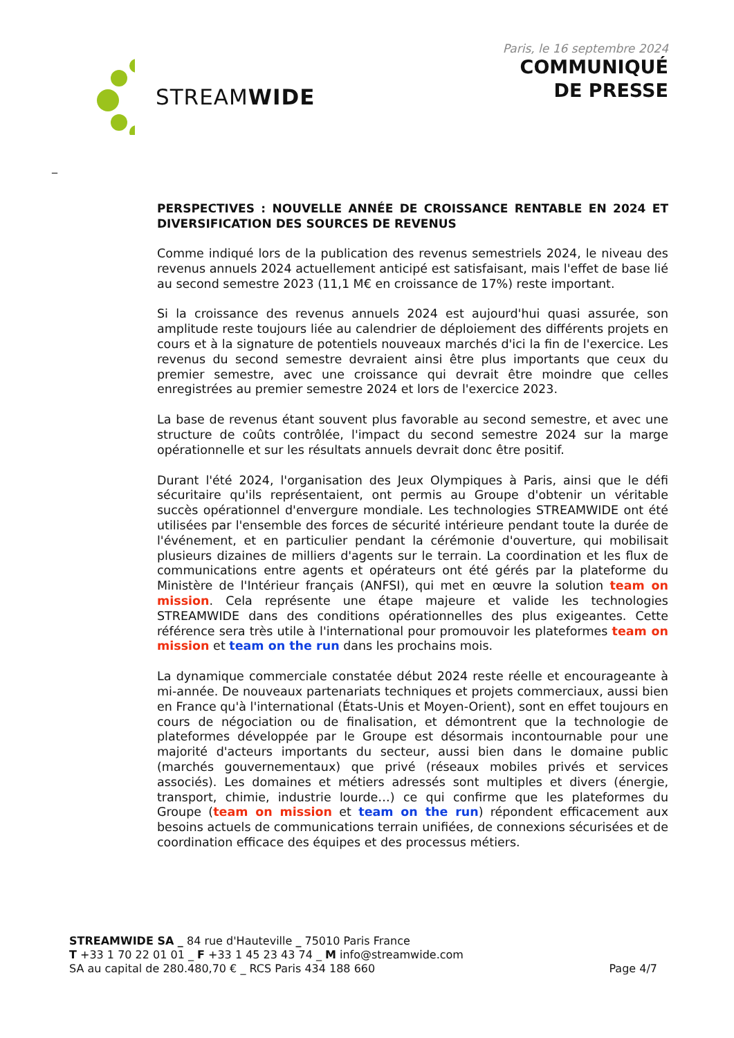STREAMWIDE
Paris, le 16 septembre 2024
COMMUNIQUÉ
DE PRESSE
_
PERSPECTIVES : NOUVELLE ANNÉE DE CROISSANCE RENTABLE EN 2024 ET DIVERSIFICATION DES SOURCES DE REVENUS
Comme indiqué lors de la publication des revenus semestriels 2024, le niveau des revenus annuels 2024 actuellement anticipé est satisfaisant, mais l'effet de base lié au second semestre 2023 (11,1 M€ en croissance de 17%) reste important.
Si la croissance des revenus annuels 2024 est aujourd'hui quasi assurée, son amplitude reste toujours liée au calendrier de déploiement des différents projets en cours et à la signature de potentiels nouveaux marchés d'ici la fin de l'exercice. Les revenus du second semestre devraient ainsi être plus importants que ceux du premier semestre, avec une croissance qui devrait être moindre que celles enregistrées au premier semestre 2024 et lors de l'exercice 2023.
La base de revenus étant souvent plus favorable au second semestre, et avec une structure de coûts contrôlée, l'impact du second semestre 2024 sur la marge opérationnelle et sur les résultats annuels devrait donc être positif.
Durant l'été 2024, l'organisation des Jeux Olympiques à Paris, ainsi que le défi sécuritaire qu'ils représentaient, ont permis au Groupe d'obtenir un véritable succès opérationnel d'envergure mondiale. Les technologies STREAMWIDE ont été utilisées par l'ensemble des forces de sécurité intérieure pendant toute la durée de l'événement, et en particulier pendant la cérémonie d'ouverture, qui mobilisait plusieurs dizaines de milliers d'agents sur le terrain. La coordination et les flux de communications entre agents et opérateurs ont été gérés par la plateforme du Ministère de l'Intérieur français (ANFSI), qui met en œuvre la solution team on mission. Cela représente une étape majeure et valide les technologies STREAMWIDE dans des conditions opérationnelles des plus exigeantes. Cette référence sera très utile à l'international pour promouvoir les plateformes team on mission et team on the run dans les prochains mois.
La dynamique commerciale constatée début 2024 reste réelle et encourageante à mi-année. De nouveaux partenariats techniques et projets commerciaux, aussi bien en France qu'à l'international (États-Unis et Moyen-Orient), sont en effet toujours en cours de négociation ou de finalisation, et démontrent que la technologie de plateformes développée par le Groupe est désormais incontournable pour une majorité d'acteurs importants du secteur, aussi bien dans le domaine public (marchés gouvernementaux) que privé (réseaux mobiles privés et services associés). Les domaines et métiers adressés sont multiples et divers (énergie, transport, chimie, industrie lourde…) ce qui confirme que les plateformes du Groupe (team on mission et team on the run) répondent efficacement aux besoins actuels de communications terrain unifiées, de connexions sécurisées et de coordination efficace des équipes et des processus métiers.
STREAMWIDE SA _ 84 rue d'Hauteville _ 75010 Paris France
T +33 1 70 22 01 01 _ F +33 1 45 23 43 74 _ M info@streamwide.com
SA au capital de 280.480,70 € _ RCS Paris 434 188 660 Page 4/7